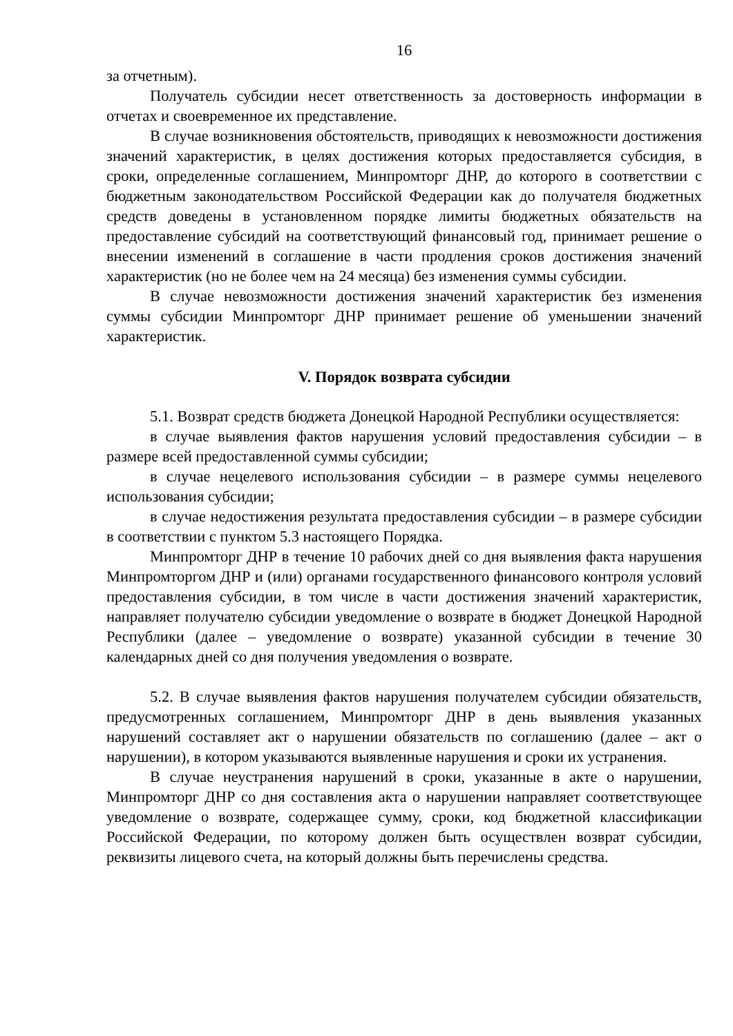16
за отчетным).
Получатель субсидии несет ответственность за достоверность информации в отчетах и своевременное их представление.
В случае возникновения обстоятельств, приводящих к невозможности достижения значений характеристик, в целях достижения которых предоставляется субсидия, в сроки, определенные соглашением, Минпромторг ДНР, до которого в соответствии с бюджетным законодательством Российской Федерации как до получателя бюджетных средств доведены в установленном порядке лимиты бюджетных обязательств на предоставление субсидий на соответствующий финансовый год, принимает решение о внесении изменений в соглашение в части продления сроков достижения значений характеристик (но не более чем на 24 месяца) без изменения суммы субсидии.
В случае невозможности достижения значений характеристик без изменения суммы субсидии Минпромторг ДНР принимает решение об уменьшении значений характеристик.
V. Порядок возврата субсидии
5.1. Возврат средств бюджета Донецкой Народной Республики осуществляется:
в случае выявления фактов нарушения условий предоставления субсидии – в размере всей предоставленной суммы субсидии;
в случае нецелевого использования субсидии – в размере суммы нецелевого использования субсидии;
в случае недостижения результата предоставления субсидии – в размере субсидии в соответствии с пунктом 5.3 настоящего Порядка.
Минпромторг ДНР в течение 10 рабочих дней со дня выявления факта нарушения Минпромторгом ДНР и (или) органами государственного финансового контроля условий предоставления субсидии, в том числе в части достижения значений характеристик, направляет получателю субсидии уведомление о возврате в бюджет Донецкой Народной Республики (далее – уведомление о возврате) указанной субсидии в течение 30 календарных дней со дня получения уведомления о возврате.
5.2. В случае выявления фактов нарушения получателем субсидии обязательств, предусмотренных соглашением, Минпромторг ДНР в день выявления указанных нарушений составляет акт о нарушении обязательств по соглашению (далее – акт о нарушении), в котором указываются выявленные нарушения и сроки их устранения.
В случае неустранения нарушений в сроки, указанные в акте о нарушении, Минпромторг ДНР со дня составления акта о нарушении направляет соответствующее уведомление о возврате, содержащее сумму, сроки, код бюджетной классификации Российской Федерации, по которому должен быть осуществлен возврат субсидии, реквизиты лицевого счета, на который должны быть перечислены средства.